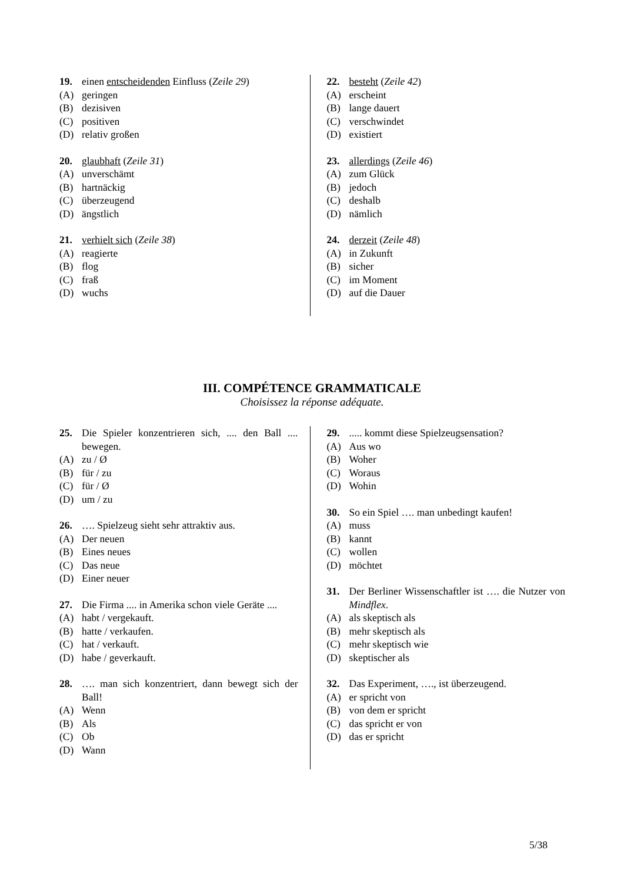19. einen entscheidenden Einfluss (Zeile 29)
(A) geringen
(B) dezisiven
(C) positiven
(D) relativ großen
20. glaubhaft (Zeile 31)
(A) unverschämt
(B) hartnäckig
(C) überzeugend
(D) ängstlich
21. verhielt sich (Zeile 38)
(A) reagierte
(B) flog
(C) fraß
(D) wuchs
22. besteht (Zeile 42)
(A) erscheint
(B) lange dauert
(C) verschwindet
(D) existiert
23. allerdings (Zeile 46)
(A) zum Glück
(B) jedoch
(C) deshalb
(D) nämlich
24. derzeit (Zeile 48)
(A) in Zukunft
(B) sicher
(C) im Moment
(D) auf die Dauer
III. COMPÉTENCE GRAMMATICALE
Choisissez la réponse adéquate.
25. Die Spieler konzentrieren sich, .... den Ball .... bewegen.
(A) zu / Ø
(B) für / zu
(C) für / Ø
(D) um / zu
26. …. Spielzeug sieht sehr attraktiv aus.
(A) Der neuen
(B) Eines neues
(C) Das neue
(D) Einer neuer
27. Die Firma .... in Amerika schon viele Geräte ....
(A) habt / vergekauft.
(B) hatte / verkaufen.
(C) hat / verkauft.
(D) habe / geverkauft.
28. …. man sich konzentriert, dann bewegt sich der Ball!
(A) Wenn
(B) Als
(C) Ob
(D) Wann
29...... kommt diese Spielzeugsensation?
(A) Aus wo
(B) Woher
(C) Woraus
(D) Wohin
30. So ein Spiel …. man unbedingt kaufen!
(A) muss
(B) kannt
(C) wollen
(D) möchtet
31. Der Berliner Wissenschaftler ist …. die Nutzer von Mindflex.
(A) als skeptisch als
(B) mehr skeptisch als
(C) mehr skeptisch wie
(D) skeptischer als
32. Das Experiment, …., ist überzeugend.
(A) er spricht von
(B) von dem er spricht
(C) das spricht er von
(D) das er spricht
5/38